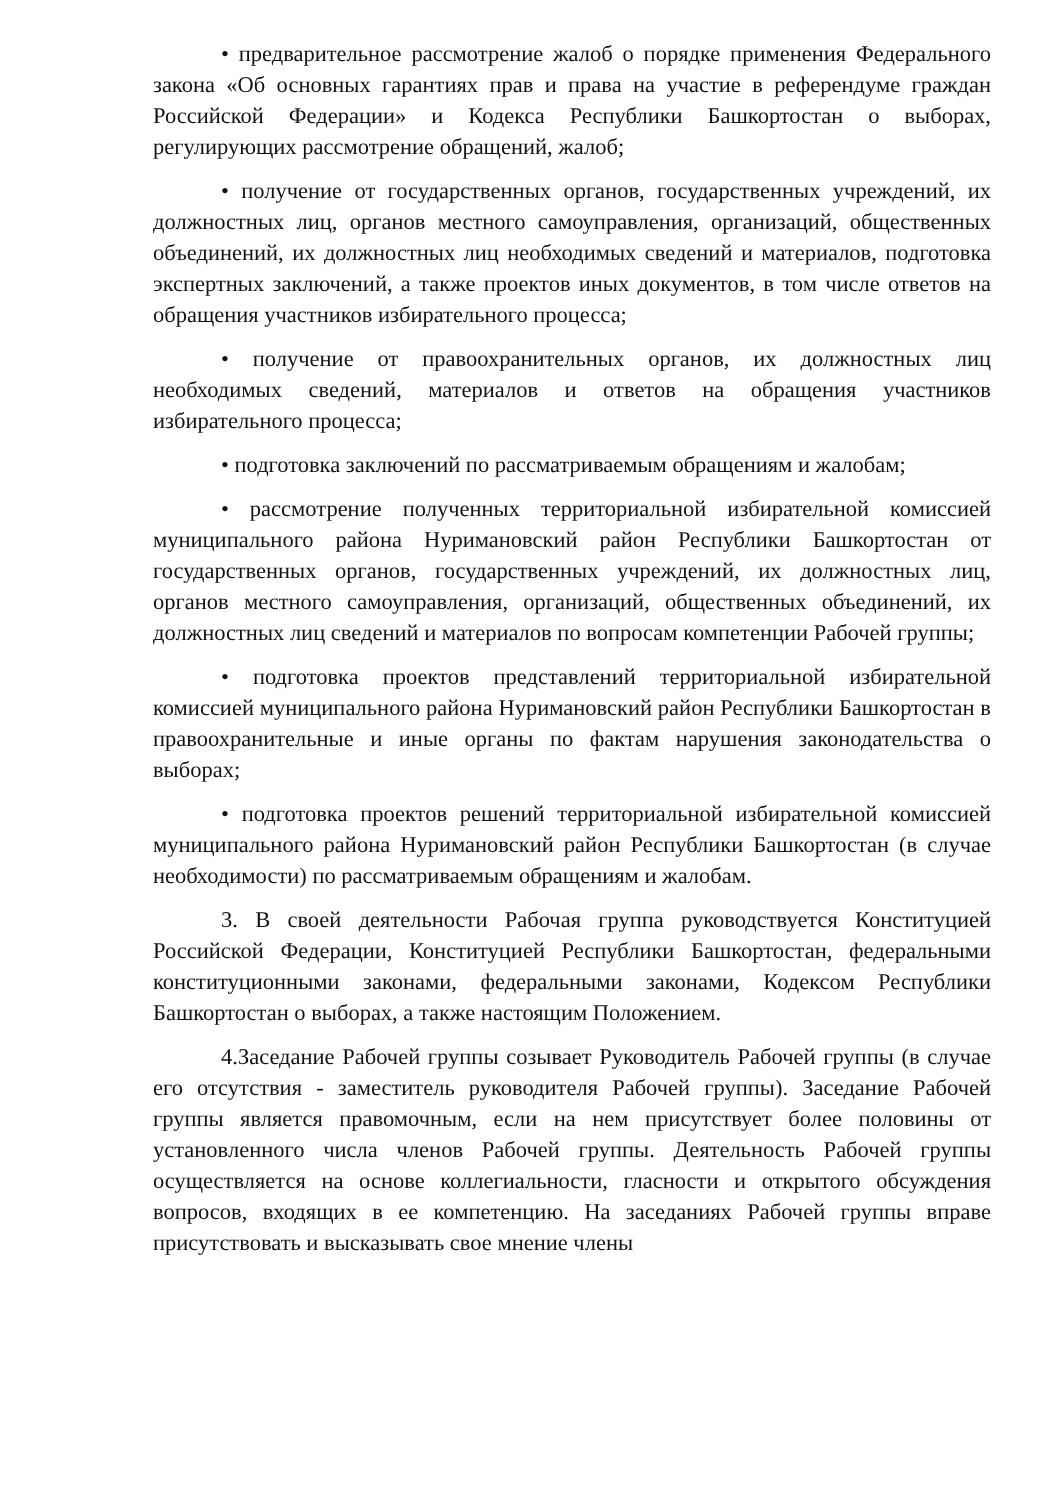• предварительное рассмотрение жалоб о порядке применения Федерального закона «Об основных гарантиях прав и права на участие в референдуме граждан Российской Федерации» и Кодекса Республики Башкортостан о выборах, регулирующих рассмотрение обращений, жалоб;
• получение от государственных органов, государственных учреждений, их должностных лиц, органов местного самоуправления, организаций, общественных объединений, их должностных лиц необходимых сведений и материалов, подготовка экспертных заключений, а также проектов иных документов, в том числе ответов на обращения участников избирательного процесса;
• получение от правоохранительных органов, их должностных лиц необходимых сведений, материалов и ответов на обращения участников избирательного процесса;
• подготовка заключений по рассматриваемым обращениям и жалобам;
• рассмотрение полученных территориальной избирательной комиссией муниципального района Нуримановский район Республики Башкортостан от государственных органов, государственных учреждений, их должностных лиц, органов местного самоуправления, организаций, общественных объединений, их должностных лиц сведений и материалов по вопросам компетенции Рабочей группы;
• подготовка проектов представлений территориальной избирательной комиссией муниципального района Нуримановский район Республики Башкортостан в правоохранительные и иные органы по фактам нарушения законодательства о выборах;
• подготовка проектов решений территориальной избирательной комиссией муниципального района Нуримановский район Республики Башкортостан (в случае необходимости) по рассматриваемым обращениям и жалобам.
3. В своей деятельности Рабочая группа руководствуется Конституцией Российской Федерации, Конституцией Республики Башкортостан, федеральными конституционными законами, федеральными законами, Кодексом Республики Башкортостан о выборах, а также настоящим Положением.
4.Заседание Рабочей группы созывает Руководитель Рабочей группы (в случае его отсутствия - заместитель руководителя Рабочей группы). Заседание Рабочей группы является правомочным, если на нем присутствует более половины от установленного числа членов Рабочей группы. Деятельность Рабочей группы осуществляется на основе коллегиальности, гласности и открытого обсуждения вопросов, входящих в ее компетенцию. На заседаниях Рабочей группы вправе присутствовать и высказывать свое мнение члены